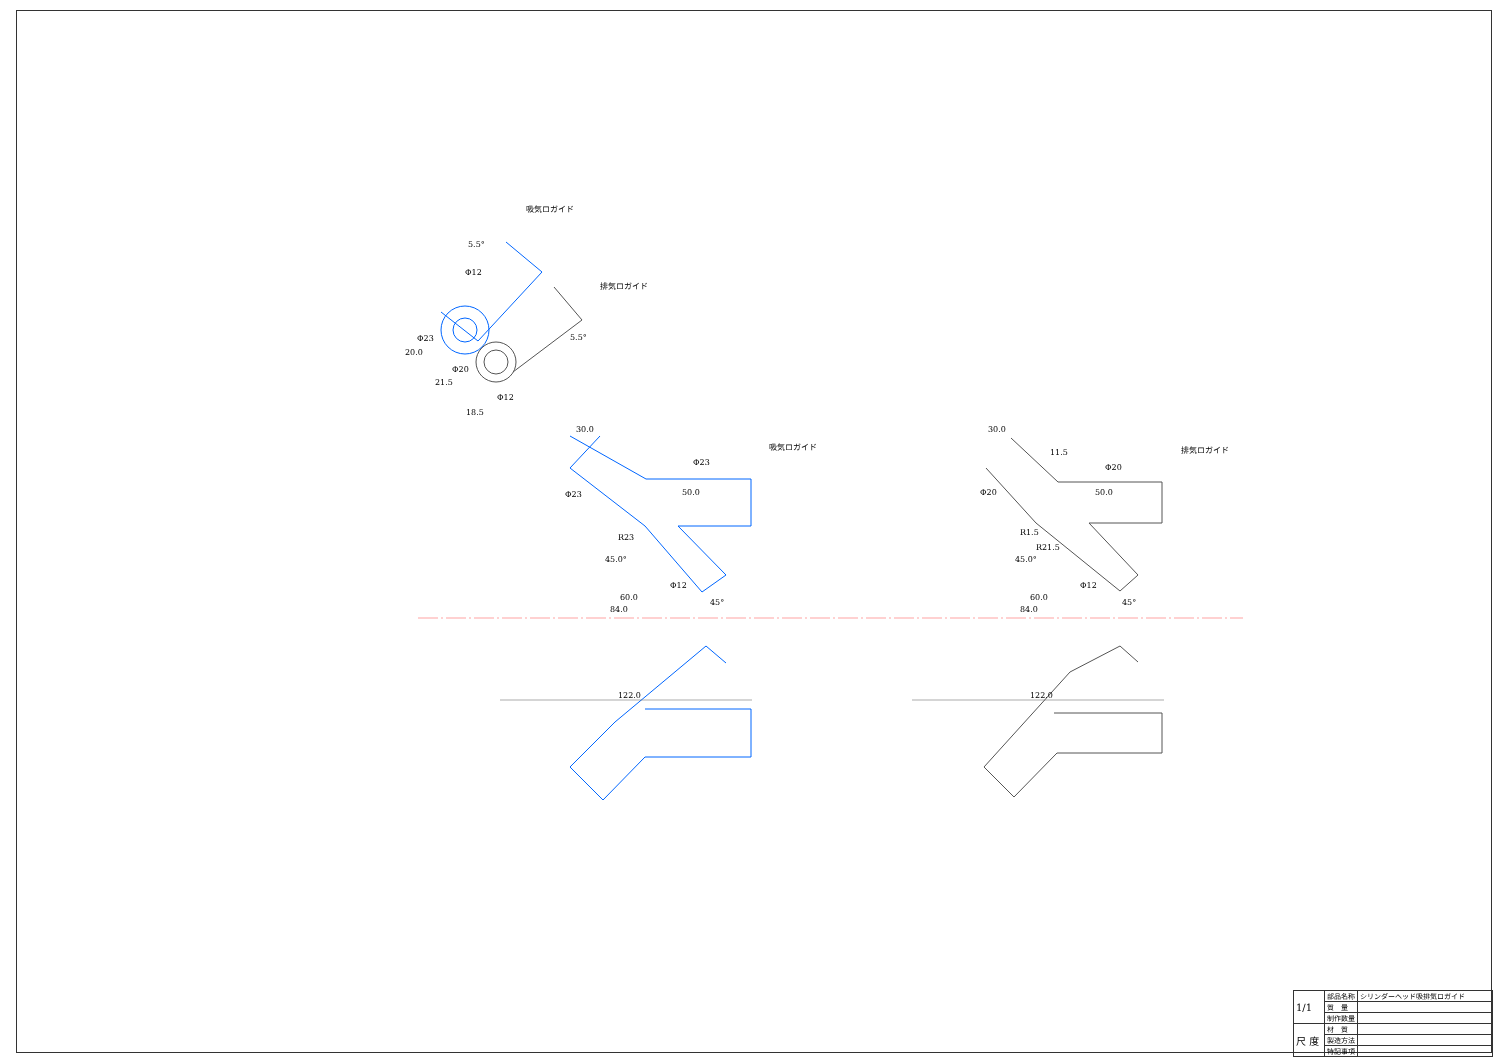吸気ロガイド
排気ロガイド
吸気ロガイド
排気ロガイド
5.5°
5.5°
Φ23
Φ20
Φ12
Φ12
20.0
21.5
18.5
30.0
Φ23
Φ23
50.0
R23
45.0°
Φ12
60.0
84.0
45°
122.0
30.0
11.5
Φ20
Φ20
50.0
R1.5
R21.5
45.0°
Φ12
60.0
84.0
45°
122.0
| 1/1 | 部品名称 | シリンダーヘッド吸排気ロガイド |
| | 質 量 | |
| | 制作数量 | |
| 尺 度 | 材 質 | |
| | 製造方法 | |
| | 特記事項 | |